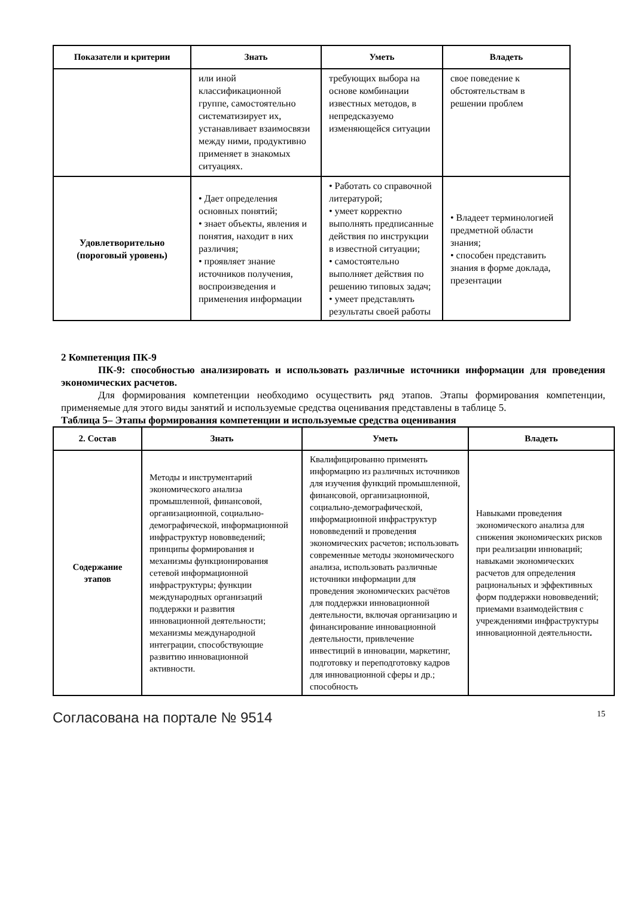| Показатели и критерии | Знать | Уметь | Владеть |
| --- | --- | --- | --- |
| | или иной классификационной группе, самостоятельно систематизирует их, устанавливает взаимосвязи между ними, продуктивно применяет в знакомых ситуациях. | требующих выбора на основе комбинации известных методов, в непредсказуемо изменяющейся ситуации | свое поведение к обстоятельствам в решении проблем |
| Удовлетворительно (пороговый уровень) | • Дает определения основных понятий; • знает объекты, явления и понятия, находит в них различия; • проявляет знание источников получения, воспроизведения и применения информации | • Работать со справочной литературой; • умеет корректно выполнять предписанные действия по инструкции в известной ситуации; • самостоятельно выполняет действия по решению типовых задач; • умеет представлять результаты своей работы | • Владеет терминологией предметной области знания; • способен представить знания в форме доклада, презентации |
2 Компетенция ПК-9
ПК-9: способностью анализировать и использовать различные источники информации для проведения экономических расчетов.
Для формирования компетенции необходимо осуществить ряд этапов. Этапы формирования компетенции, применяемые для этого виды занятий и используемые средства оценивания представлены в таблице 5.
Таблица 5– Этапы формирования компетенции и используемые средства оценивания
| 2. Состав | Знать | Уметь | Владеть |
| --- | --- | --- | --- |
| Содержание этапов | Методы и инструментарий экономического анализа промышленной, финансовой, организационной, социально-демографической, информационной инфраструктур нововведений; принципы формирования и механизмы функционирования сетевой информационной инфраструктуры; функции международных организаций поддержки и развития инновационной деятельности; механизмы международной интеграции, способствующие развитию инновационной активности. | Квалифицированно применять информацию из различных источников для изучения функций промышленной, финансовой, организационной, социально-демографической, информационной инфраструктур нововведений и проведения экономических расчетов; использовать современные методы экономического анализа, использовать различные источники информации для проведения экономических расчётов для поддержки инновационной деятельности, включая организацию и финансирование инновационной деятельности, привлечение инвестиций в инновации, маркетинг, подготовку и переподготовку кадров для инновационной сферы и др.; способность | Навыками проведения экономического анализа для снижения экономических рисков при реализации инноваций; навыками экономических расчетов для определения рациональных и эффективных форм поддержки нововведений; приемами взаимодействия с учреждениями инфраструктуры инновационной деятельности . |
Согласована на портале № 9514 15